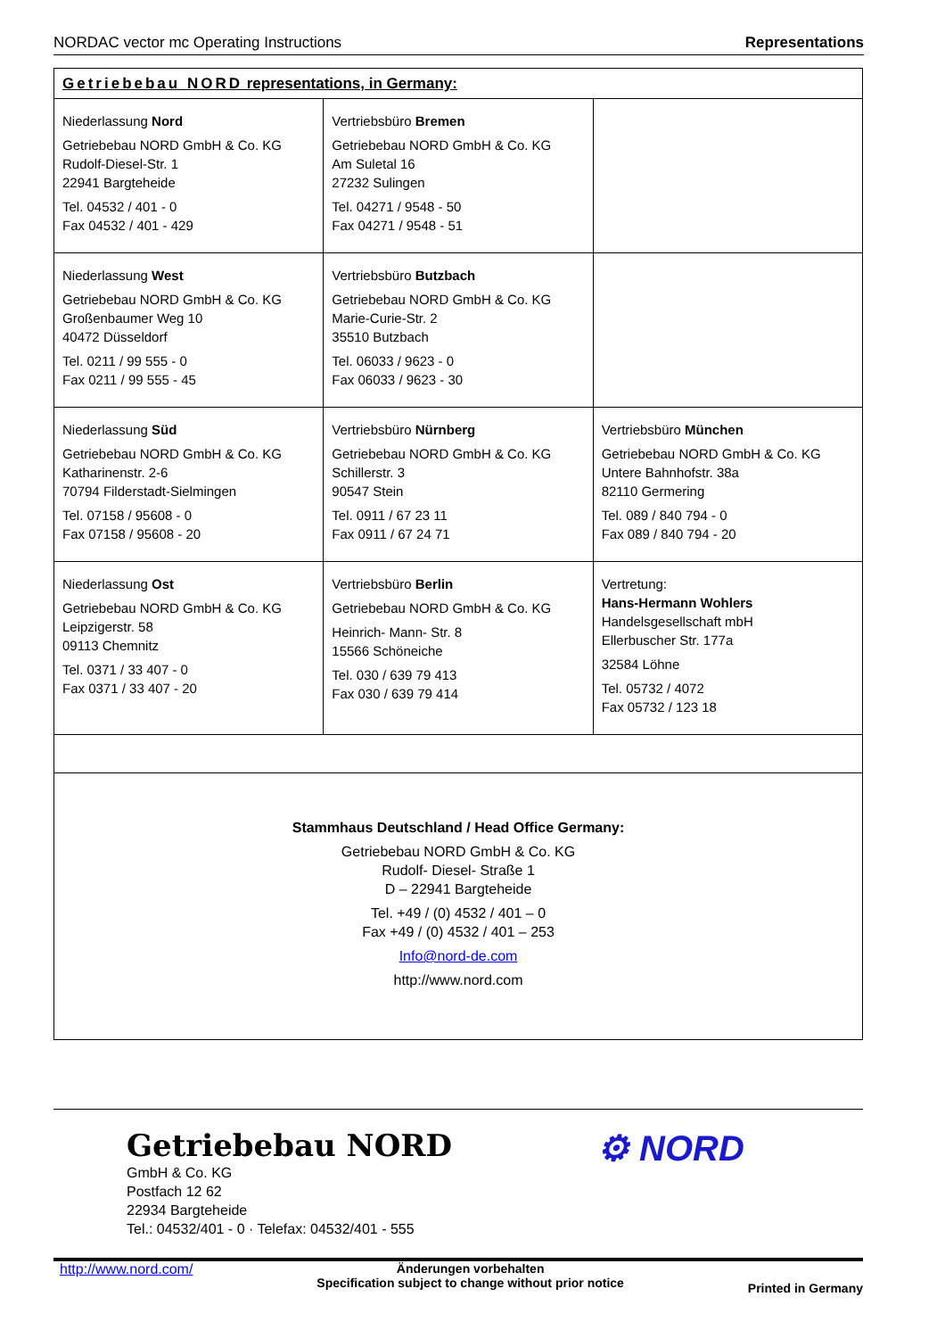NORDAC vector mc Operating Instructions Representations
| Getriebebau NORD representations, in Germany: | | |
| Niederlassung Nord Getriebebau NORD GmbH & Co. KG Rudolf-Diesel-Str. 1 22941 Bargteheide Tel. 04532 / 401 - 0 Fax 04532 / 401 - 429 | Vertriebsbüro Bremen Getriebebau NORD GmbH & Co. KG Am Suletal 16 27232 Sulingen Tel. 04271 / 9548 - 50 Fax 04271 / 9548 - 51 | |
| Niederlassung West Getriebebau NORD GmbH & Co. KG Großenbaumer Weg 10 40472 Düsseldorf Tel. 0211 / 99 555 - 0 Fax 0211 / 99 555 - 45 | Vertriebsbüro Butzbach Getriebebau NORD GmbH & Co. KG Marie-Curie-Str. 2 35510 Butzbach Tel. 06033 / 9623 - 0 Fax 06033 / 9623 - 30 | |
| Niederlassung Süd Getriebebau NORD GmbH & Co. KG Katharinenstr. 2-6 70794 Filderstadt-Sielmingen Tel. 07158 / 95608 - 0 Fax 07158 / 95608 - 20 | Vertriebsbüro Nürnberg Getriebebau NORD GmbH & Co. KG Schillerstr. 3 90547 Stein Tel. 0911 / 67 23 11 Fax 0911 / 67 24 71 | Vertriebsbüro München Getriebebau NORD GmbH & Co. KG Untere Bahnhofstr. 38a 82110 Germering Tel. 089 / 840 794 - 0 Fax 089 / 840 794 - 20 |
| Niederlassung Ost Getriebebau NORD GmbH & Co. KG Leipzigerstr. 58 09113 Chemnitz Tel. 0371 / 33 407 - 0 Fax 0371 / 33 407 - 20 | Vertriebsbüro Berlin Getriebebau NORD GmbH & Co. KG Heinrich- Mann- Str. 8 15566 Schöneiche Tel. 030 / 639 79 413 Fax 030 / 639 79 414 | Vertretung: Hans-Hermann Wohlers Handelsgesellschaft mbH Ellerbuscher Str. 177a 32584 Löhne Tel. 05732 / 4072 Fax 05732 / 123 18 |
| Stammhaus Deutschland / Head Office Germany: Getriebebau NORD GmbH & Co. KG Rudolf- Diesel- Straße 1 D – 22941 Bargteheide Tel. +49 / (0) 4532 / 401 – 0 Fax +49 / (0) 4532 / 401 – 253 Info@nord-de.com http://www.nord.com | | |
Getriebebau NORD
GmbH & Co. KG
Postfach 12 62
22934 Bargteheide
Tel.: 04532/401 - 0 · Telefax: 04532/401 - 555
⚙ NORD
http://www.nord.com/ Änderungen vorbehalten
Specification subject to change without prior notice Printed in Germany